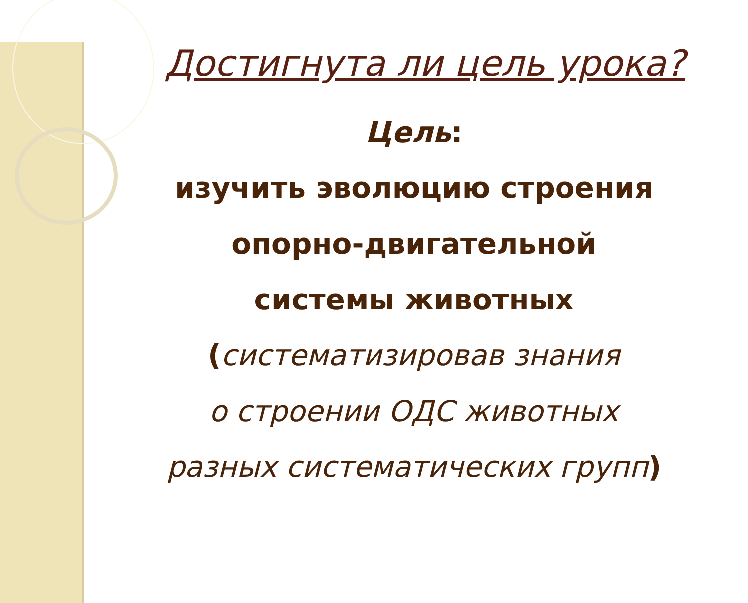Достигнута ли цель урока?
Цель:
изучить эволюцию строения
опорно-двигательной
системы животных
(систематизировав знания
о строении ОДС животных
разных систематических групп)